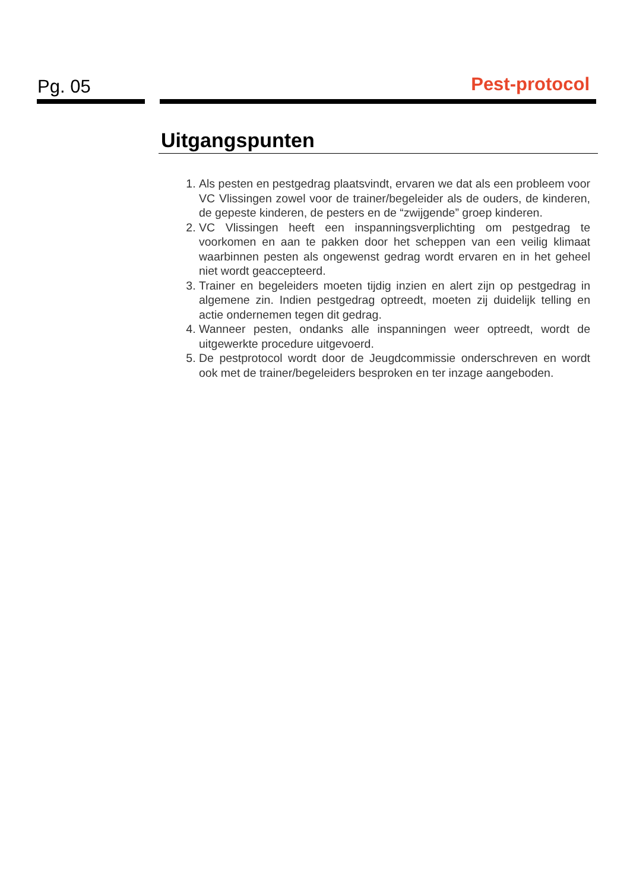Pg. 05 Pest-protocol
Uitgangspunten
1. Als pesten en pestgedrag plaatsvindt, ervaren we dat als een probleem voor VC Vlissingen zowel voor de trainer/begeleider als de ouders, de kinderen, de gepeste kinderen, de pesters en de “zwijgende” groep kinderen.
2. VC Vlissingen heeft een inspanningsverplichting om pestgedrag te voorkomen en aan te pakken door het scheppen van een veilig klimaat waarbinnen pesten als ongewenst gedrag wordt ervaren en in het geheel niet wordt geaccepteerd.
3. Trainer en begeleiders moeten tijdig inzien en alert zijn op pestgedrag in algemene zin. Indien pestgedrag optreedt, moeten zij duidelijk telling en actie ondernemen tegen dit gedrag.
4. Wanneer pesten, ondanks alle inspanningen weer optreedt, wordt de uitgewerkte procedure uitgevoerd.
5. De pestprotocol wordt door de Jeugdcommissie onderschreven en wordt ook met de trainer/begeleiders besproken en ter inzage aangeboden.